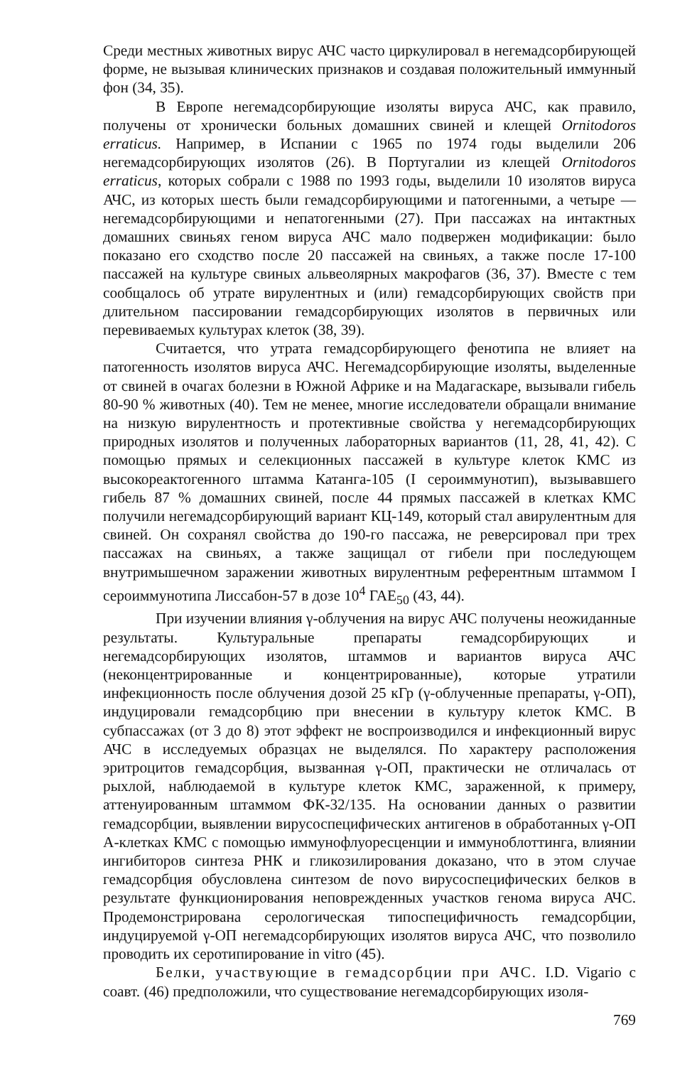Среди местных животных вирус АЧС часто циркулировал в негемадсорбирующей форме, не вызывая клинических признаков и создавая положительный иммунный фон (34, 35).
В Европе негемадсорбирующие изоляты вируса АЧС, как правило, получены от хронически больных домашних свиней и клещей Ornitodoros erraticus. Например, в Испании с 1965 по 1974 годы выделили 206 негемадсорбирующих изолятов (26). В Португалии из клещей Ornitodoros erraticus, которых собрали с 1988 по 1993 годы, выделили 10 изолятов вируса АЧС, из которых шесть были гемадсорбирующими и патогенными, а четыре — негемадсорбирующими и непатогенными (27). При пассажах на интактных домашних свиньях геном вируса АЧС мало подвержен модификации: было показано его сходство после 20 пассажей на свиньях, а также после 17-100 пассажей на культуре свиных альвеолярных макрофагов (36, 37). Вместе с тем сообщалось об утрате вирулентных и (или) гемадсорбирующих свойств при длительном пассировании гемадсорбирующих изолятов в первичных или перевиваемых культурах клеток (38, 39).
Считается, что утрата гемадсорбирующего фенотипа не влияет на патогенность изолятов вируса АЧС. Негемадсорбирующие изоляты, выделенные от свиней в очагах болезни в Южной Африке и на Мадагаскаре, вызывали гибель 80-90 % животных (40). Тем не менее, многие исследователи обращали внимание на низкую вирулентность и протективные свойства у негемадсорбирующих природных изолятов и полученных лабораторных вариантов (11, 28, 41, 42). С помощью прямых и селекционных пассажей в культуре клеток КМС из высокореактогенного штамма Катанга-105 (I сероиммунотип), вызывавшего гибель 87 % домашних свиней, после 44 прямых пассажей в клетках КМС получили негемадсорбирующий вариант КЦ-149, который стал авирулентным для свиней. Он сохранял свойства до 190-го пассажа, не реверсировал при трех пассажах на свиньях, а также защищал от гибели при последующем внутримышечном заражении животных вирулентным референтным штаммом I сероиммунотипа Лиссабон-57 в дозе 10<sup>4</sup> ГАЕ<sub>50</sub> (43, 44).
При изучении влияния γ-облучения на вирус АЧС получены неожиданные результаты. Культуральные препараты гемадсорбирующих и негемадсорбирующих изолятов, штаммов и вариантов вируса АЧС (неконцентрированные и концентрированные), которые утратили инфекционность после облучения дозой 25 кГр (γ-облученные препараты, γ-ОП), индуцировали гемадсорбцию при внесении в культуру клеток КМС. В субпассажах (от 3 до 8) этот эффект не воспроизводился и инфекционный вирус АЧС в исследуемых образцах не выделялся. По характеру расположения эритроцитов гемадсорбция, вызванная γ-ОП, практически не отличалась от рыхлой, наблюдаемой в культуре клеток КМС, зараженной, к примеру, аттенуированным штаммом ФК-32/135. На основании данных о развитии гемадсорбции, выявлении вирусоспецифических антигенов в обработанных γ-ОП А-клетках КМС с помощью иммунофлуоресценции и иммуноблоттинга, влиянии ингибиторов синтеза РНК и гликозилирования доказано, что в этом случае гемадсорбция обусловлена синтезом de novo вирусоспецифических белков в результате функционирования неповрежденных участков генома вируса АЧС. Продемонстрирована серологическая типоспецифичность гемадсорбции, индуцируемой γ-ОП негемадсорбирующих изолятов вируса АЧС, что позволило проводить их серотипирование in vitro (45).
Белки, участвующие в гемадсорбции при АЧС. I.D. Vigario с соавт. (46) предположили, что существование негемадсорбирующих изоля-
769